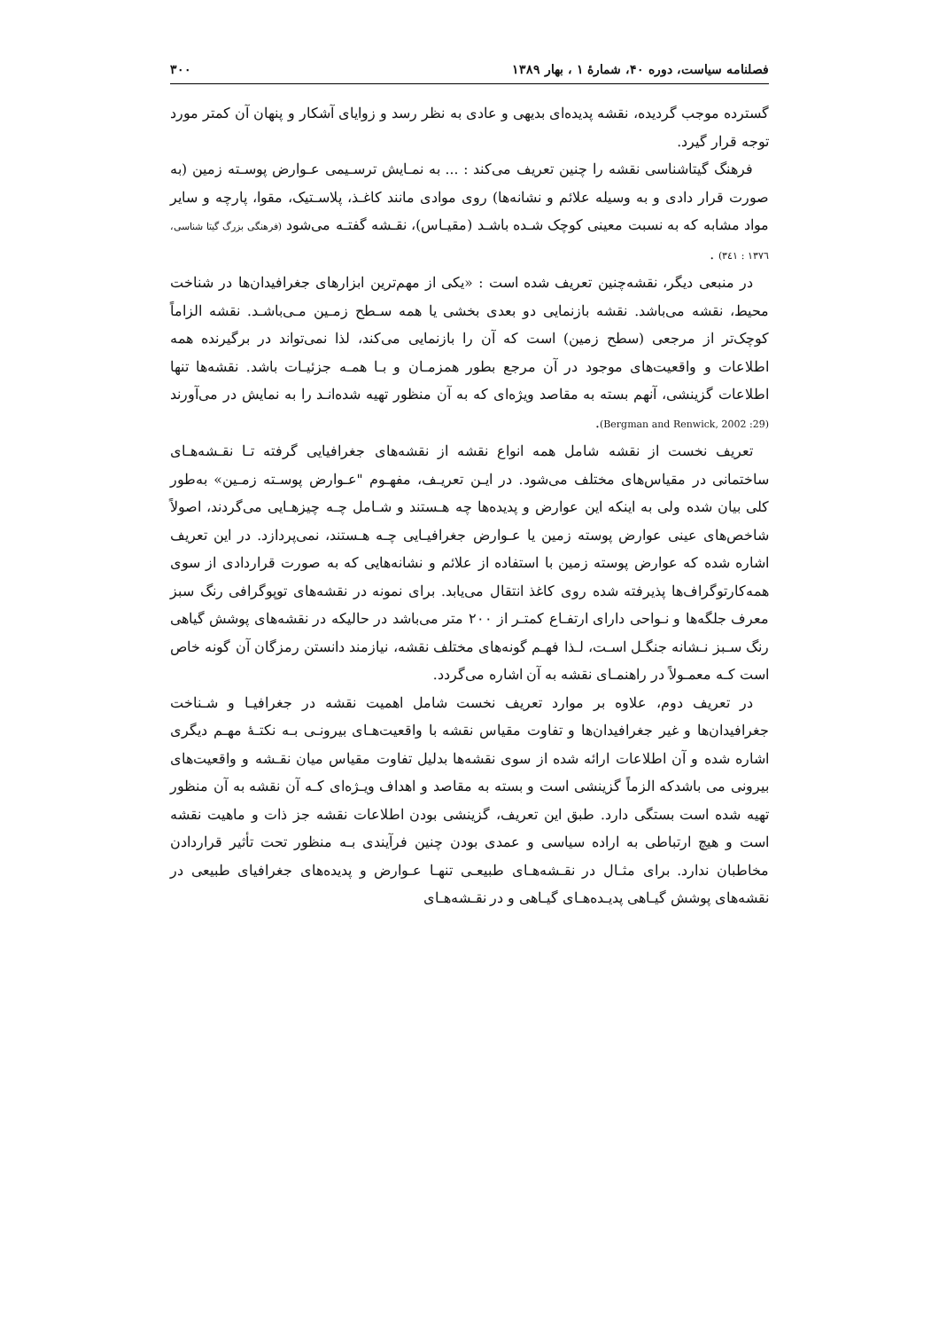فصلنامه سیاست، دوره ۴۰، شمارهٔ ۱ ، بهار ۱۳۸۹ ۳۰۰
گسترده موجب گردیده، نقشه پدیده‌ای بدیهی و عادی به نظر رسد و زوایای آشکار و پنهان آن کمتر مورد توجه قرار گیرد.
فرهنگ گیتاشناسی نقشه را چنین تعریف می‌کند : ... به نمـایش ترسـیمی عـوارض پوسـته زمین (به صورت قرار دادی و به وسیله علائم و نشانه‌ها) روی موادی مانند کاغـذ، پلاسـتیک، مقوا، پارچه و سایر مواد مشابه که به نسبت معینی کوچک شـده باشـد (مقیـاس)، نقـشه گفتـه می‌شود (فرهنگی بزرگ گیتا شناسی، ۱۳۷٦ : ۳٤۱) .
در منبعی دیگر، نقشه‌چنین تعریف شده است : «یکی از مهم‌ترین ابزارهای جغرافیدان‌ها در شناخت محیط، نقشه می‌باشد. نقشه بازنمایی دو بعدی بخشی یا همه سـطح زمـین مـی‌باشـد. نقشه الزاماً کوچک‌تر از مرجعی (سطح زمین) است که آن را بازنمایی می‌کند، لذا نمی‌تواند در برگیرنده همه اطلاعات و واقعیت‌های موجود در آن مرجع بطور همزمـان و بـا همـه جزئیـات باشد. نقشه‌ها تنها اطلاعات گزینشی، آنهم بسته به مقاصد ویژه‌ای که به آن منظور تهیه شده‌انـد را به نمایش در می‌آورند (Bergman and Renwick, 2002 :29).
تعریف نخست از نقشه شامل همه انواع نقشه از نقشه‌های جغرافیایی گرفته تـا نقـشه‌هـای ساختمانی در مقیاس‌های مختلف می‌شود. در ایـن تعریـف، مفهـوم "عـوارض پوسـته زمـین» به‌طور کلی بیان شده ولی به اینکه این عوارض و پدیده‌ها چه هـستند و شـامل چـه چیزهـایی می‌گردند، اصولاً شاخص‌های عینی عوارض پوسته زمین یا عـوارض جغرافیـایی چـه هـستند، نمی‌پردازد. در این تعریف اشاره شده که عوارض پوسته زمین با استفاده از علائم و نشانه‌هایی که به صورت قراردادی از سوی همه‌کارتوگراف‌ها پذیرفته شده روی کاغذ انتقال می‌یابد. برای نمونه در نقشه‌های توپوگرافی رنگ سبز معرف جلگه‌ها و نـواحی دارای ارتفـاع کمتـر از ۲۰۰ متر می‌باشد در حالیکه در نقشه‌های پوشش گیاهی رنگ سـبز نـشانه جنگـل اسـت، لـذا فهـم گونه‌های مختلف نقشه، نیازمند دانستن رمزگان آن گونه خاص است کـه معمـولاً در راهنمـای نقشه به آن اشاره می‌گردد.
در تعریف دوم، علاوه بر موارد تعریف نخست شامل اهمیت نقشه در جغرافیـا و شـناخت جغرافیدان‌ها و غیر جغرافیدان‌ها و تفاوت مقیاس نقشه با واقعیت‌هـای بیرونـی بـه نکتـهٔ مهـم دیگری اشاره شده و آن اطلاعات ارائه شده از سوی نقشه‌ها بدلیل تفاوت مقیاس میان نقـشه و واقعیت‌های بیرونی می باشدکه الزماً گزینشی است و بسته به مقاصد و اهداف ویـژه‌ای کـه آن نقشه به آن منظور تهیه شده است بستگی دارد. طبق این تعریف، گزینشی بودن اطلاعات نقشه جز ذات و ماهیت نقشه است و هیچ ارتباطی به اراده سیاسی و عمدی بودن چنین فرآیندی بـه منظور تحت تأثیر قراردادن مخاطبان ندارد. برای مثـال در نقـشه‌هـای طبیعـی تنهـا عـوارض و پدیده‌های جغرافیای طبیعی در نقشه‌های پوشش گیـاهی پدیـده‌هـای گیـاهی و در نقـشه‌هـای